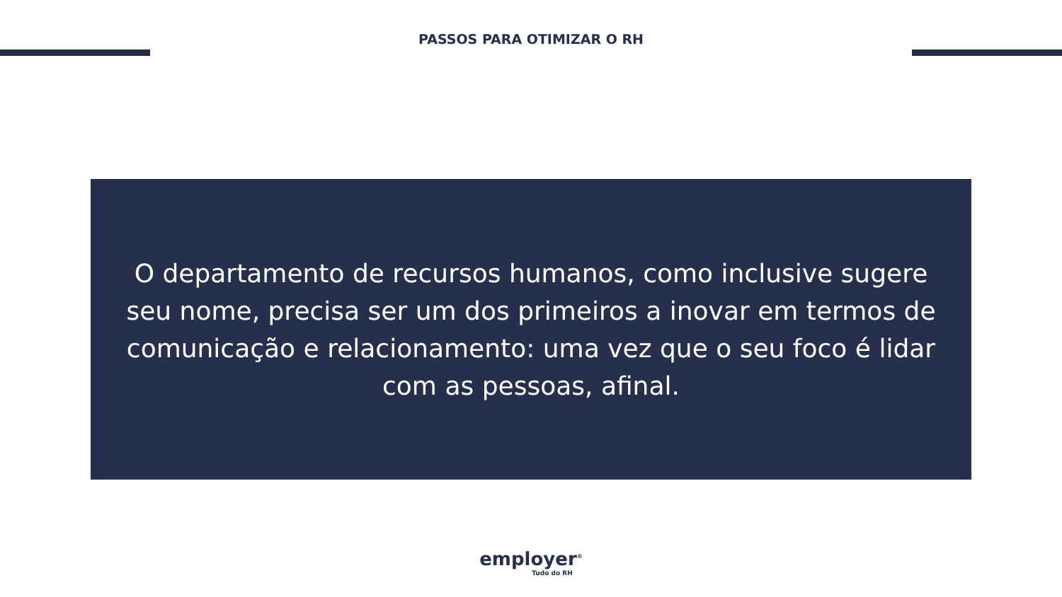PASSOS PARA OTIMIZAR O RH
O departamento de recursos humanos, como inclusive sugere seu nome, precisa ser um dos primeiros a inovar em termos de comunicação e relacionamento: uma vez que o seu foco é lidar com as pessoas, afinal.
employer<sup>®</sup>
Tudo do RH